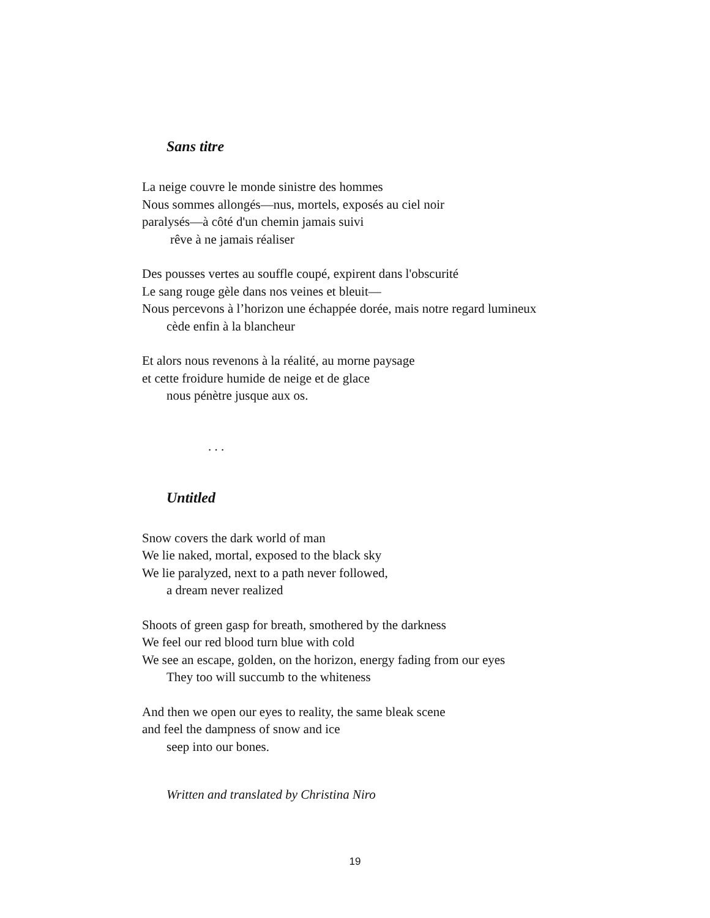Sans titre
La neige couvre le monde sinistre des hommes
Nous sommes allongés—nus, mortels, exposés au ciel noir
paralysés—à côté d'un chemin jamais suivi
rêve à ne jamais réaliser
Des pousses vertes au souffle coupé, expirent dans l'obscurité
Le sang rouge gèle dans nos veines et bleuit—
Nous percevons à l’horizon une échappée dorée, mais notre regard lumineux
cède enfin à la blancheur
Et alors nous revenons à la réalité, au morne paysage
et cette froidure humide de neige et de glace
nous pénètre jusque aux os.
. . .
Untitled
Snow covers the dark world of man
We lie naked, mortal, exposed to the black sky
We lie paralyzed, next to a path never followed,
a dream never realized
Shoots of green gasp for breath, smothered by the darkness
We feel our red blood turn blue with cold
We see an escape, golden, on the horizon, energy fading from our eyes
They too will succumb to the whiteness
And then we open our eyes to reality, the same bleak scene
and feel the dampness of snow and ice
seep into our bones.
Written and translated by Christina Niro
19